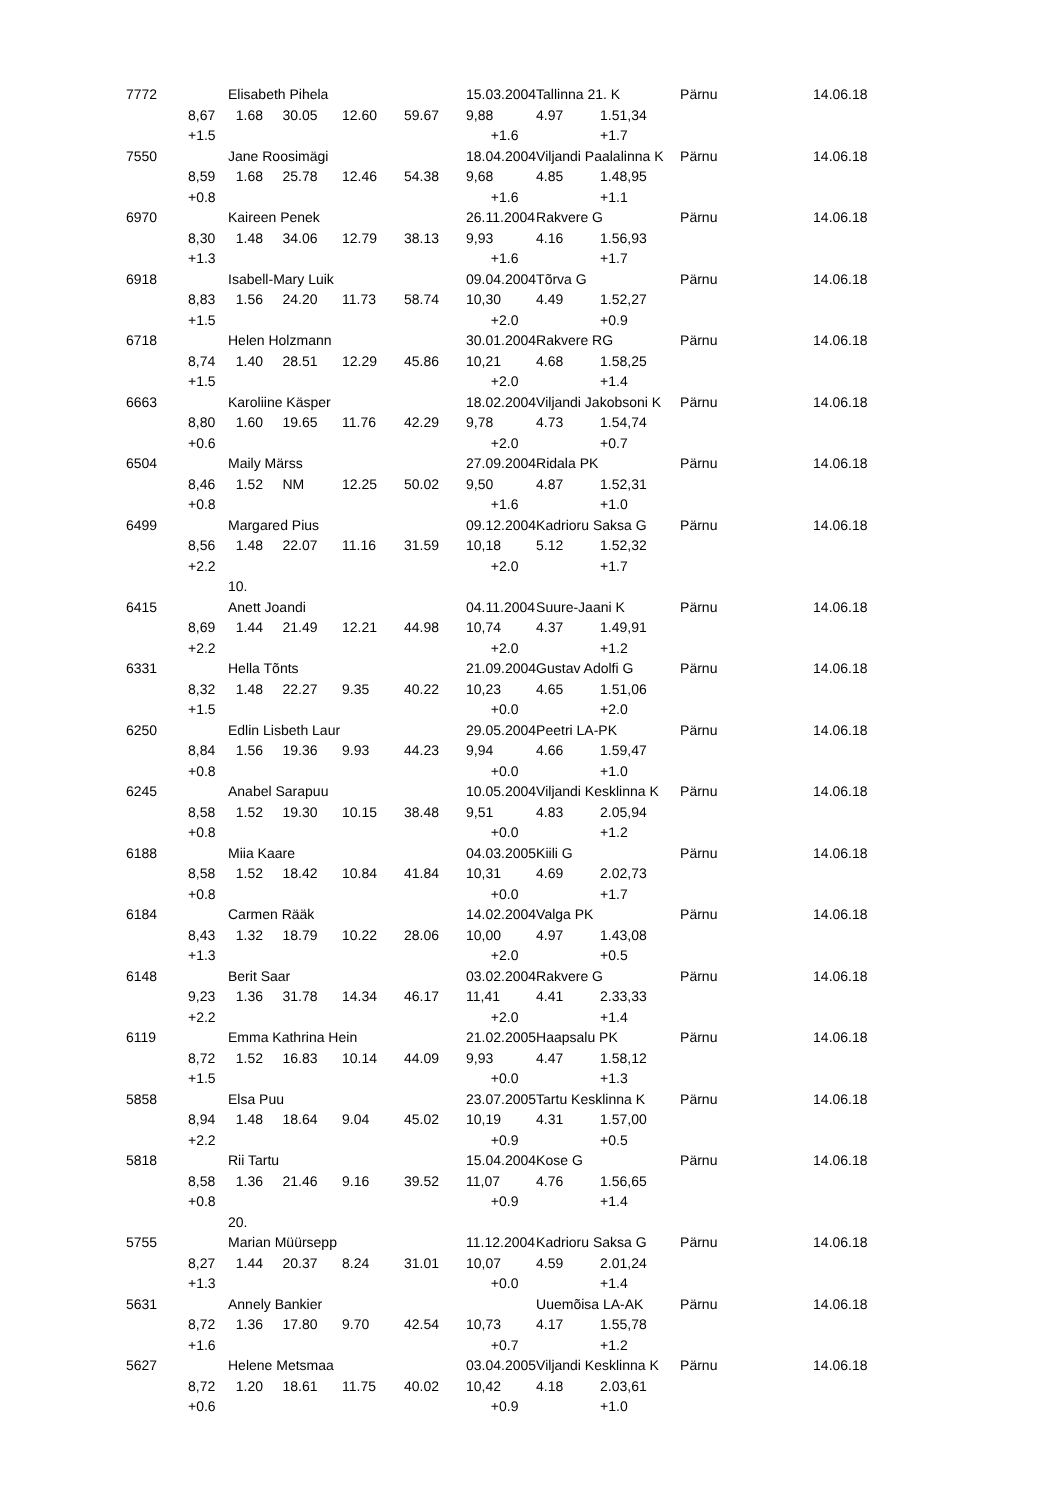| 7772 | | Elisabeth Pihela | | | 15.03.2004 | | Tallinna 21. K | | Pärnu | 14.06.18 |
| | 8,67 | 1.68 30.05 | 12.60 | 59.67 | 9,88 | | 4.97 | 1.51,34 | | |
| | +1.5 | | | | | +1.6 | | +1.7 | | |
| 7550 | | Jane Roosimägi | | | 18.04.2004 | | Viljandi Paalalinna K | | Pärnu | 14.06.18 |
| | 8,59 | 1.68 25.78 | 12.46 | 54.38 | 9,68 | | 4.85 | 1.48,95 | | |
| | +0.8 | | | | | +1.6 | | +1.1 | | |
| 6970 | | Kaireen Penek | | | 26.11.2004 | | Rakvere G | | Pärnu | 14.06.18 |
| | 8,30 | 1.48 34.06 | 12.79 | 38.13 | 9,93 | | 4.16 | 1.56,93 | | |
| | +1.3 | | | | | +1.6 | | +1.7 | | |
| 6918 | | Isabell-Mary Luik | | | 09.04.2004 | | Tõrva G | | Pärnu | 14.06.18 |
| | 8,83 | 1.56 24.20 | 11.73 | 58.74 | 10,30 | | 4.49 | 1.52,27 | | |
| | +1.5 | | | | | +2.0 | | +0.9 | | |
| 6718 | | Helen Holzmann | | | 30.01.2004 | | Rakvere RG | | Pärnu | 14.06.18 |
| | 8,74 | 1.40 28.51 | 12.29 | 45.86 | 10,21 | | 4.68 | 1.58,25 | | |
| | +1.5 | | | | | +2.0 | | +1.4 | | |
| 6663 | | Karoliine Käsper | | | 18.02.2004 | | Viljandi Jakobsoni K | | Pärnu | 14.06.18 |
| | 8,80 | 1.60 19.65 | 11.76 | 42.29 | 9,78 | | 4.73 | 1.54,74 | | |
| | +0.6 | | | | | +2.0 | | +0.7 | | |
| 6504 | | Maily Märss | | | 27.09.2004 | | Ridala PK | | Pärnu | 14.06.18 |
| | 8,46 | 1.52 NM | 12.25 | 50.02 | 9,50 | | 4.87 | 1.52,31 | | |
| | +0.8 | | | | | +1.6 | | +1.0 | | |
| 6499 | | Margared Pius | | | 09.12.2004 | | Kadrioru Saksa G | | Pärnu | 14.06.18 |
| | 8,56 | 1.48 22.07 | 11.16 | 31.59 | 10,18 | | 5.12 | 1.52,32 | | |
| | +2.2 | | | | | +2.0 | | +1.7 | | |
| | | 10. | | | | | | | | |
| 6415 | | Anett Joandi | | | 04.11.2004 | | Suure-Jaani K | | Pärnu | 14.06.18 |
| | 8,69 | 1.44 21.49 | 12.21 | 44.98 | 10,74 | | 4.37 | 1.49,91 | | |
| | +2.2 | | | | | +2.0 | | +1.2 | | |
| 6331 | | Hella Tõnts | | | 21.09.2004 | | Gustav Adolfi G | | Pärnu | 14.06.18 |
| | 8,32 | 1.48 22.27 | 9.35 | 40.22 | 10,23 | | 4.65 | 1.51,06 | | |
| | +1.5 | | | | | +0.0 | | +2.0 | | |
| 6250 | | Edlin Lisbeth Laur | | | 29.05.2004 | | Peetri LA-PK | | Pärnu | 14.06.18 |
| | 8,84 | 1.56 19.36 | 9.93 | 44.23 | 9,94 | | 4.66 | 1.59,47 | | |
| | +0.8 | | | | | +0.0 | | +1.0 | | |
| 6245 | | Anabel Sarapuu | | | 10.05.2004 | | Viljandi Kesklinna K | | Pärnu | 14.06.18 |
| | 8,58 | 1.52 19.30 | 10.15 | 38.48 | 9,51 | | 4.83 | 2.05,94 | | |
| | +0.8 | | | | | +0.0 | | +1.2 | | |
| 6188 | | Miia Kaare | | | 04.03.2005 | | Kiili G | | Pärnu | 14.06.18 |
| | 8,58 | 1.52 18.42 | 10.84 | 41.84 | 10,31 | | 4.69 | 2.02,73 | | |
| | +0.8 | | | | | +0.0 | | +1.7 | | |
| 6184 | | Carmen Rääk | | | 14.02.2004 | | Valga PK | | Pärnu | 14.06.18 |
| | 8,43 | 1.32 18.79 | 10.22 | 28.06 | 10,00 | | 4.97 | 1.43,08 | | |
| | +1.3 | | | | | +2.0 | | +0.5 | | |
| 6148 | | Berit Saar | | | 03.02.2004 | | Rakvere G | | Pärnu | 14.06.18 |
| | 9,23 | 1.36 31.78 | 14.34 | 46.17 | 11,41 | | 4.41 | 2.33,33 | | |
| | +2.2 | | | | | +2.0 | | +1.4 | | |
| 6119 | | Emma Kathrina Hein | | | 21.02.2005 | | Haapsalu PK | | Pärnu | 14.06.18 |
| | 8,72 | 1.52 16.83 | 10.14 | 44.09 | 9,93 | | 4.47 | 1.58,12 | | |
| | +1.5 | | | | | +0.0 | | +1.3 | | |
| 5858 | | Elsa Puu | | | 23.07.2005 | | Tartu Kesklinna K | | Pärnu | 14.06.18 |
| | 8,94 | 1.48 18.64 | 9.04 | 45.02 | 10,19 | | 4.31 | 1.57,00 | | |
| | +2.2 | | | | | +0.9 | | +0.5 | | |
| 5818 | | Rii Tartu | | | 15.04.2004 | | Kose G | | Pärnu | 14.06.18 |
| | 8,58 | 1.36 21.46 | 9.16 | 39.52 | 11,07 | | 4.76 | 1.56,65 | | |
| | +0.8 | | | | | +0.9 | | +1.4 | | |
| | | 20. | | | | | | | | |
| 5755 | | Marian Müürsepp | | | 11.12.2004 | | Kadrioru Saksa G | | Pärnu | 14.06.18 |
| | 8,27 | 1.44 20.37 | 8.24 | 31.01 | 10,07 | | 4.59 | 2.01,24 | | |
| | +1.3 | | | | | +0.0 | | +1.4 | | |
| 5631 | | Annely Bankier | | | | | Uuemõisa LA-AK | | Pärnu | 14.06.18 |
| | 8,72 | 1.36 17.80 | 9.70 | 42.54 | 10,73 | | 4.17 | 1.55,78 | | |
| | +1.6 | | | | | +0.7 | | +1.2 | | |
| 5627 | | Helene Metsmaa | | | 03.04.2005 | | Viljandi Kesklinna K | | Pärnu | 14.06.18 |
| | 8,72 | 1.20 18.61 | 11.75 | 40.02 | 10,42 | | 4.18 | 2.03,61 | | |
| | +0.6 | | | | | +0.9 | | +1.0 | | |